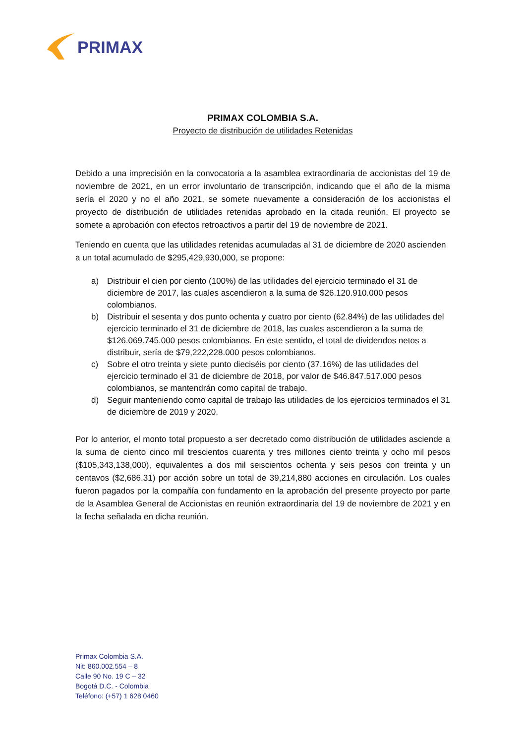PRIMAX
PRIMAX COLOMBIA S.A.
Proyecto de distribución de utilidades Retenidas
Debido a una imprecisión en la convocatoria a la asamblea extraordinaria de accionistas del 19 de noviembre de 2021, en un error involuntario de transcripción, indicando que el año de la misma sería el 2020 y no el año 2021, se somete nuevamente a consideración de los accionistas el proyecto de distribución de utilidades retenidas aprobado en la citada reunión. El proyecto se somete a aprobación con efectos retroactivos a partir del 19 de noviembre de 2021.
Teniendo en cuenta que las utilidades retenidas acumuladas al 31 de diciembre de 2020 ascienden a un total acumulado de $295,429,930,000, se propone:
a) Distribuir el cien por ciento (100%) de las utilidades del ejercicio terminado el 31 de diciembre de 2017, las cuales ascendieron a la suma de $26.120.910.000 pesos colombianos.
b) Distribuir el sesenta y dos punto ochenta y cuatro por ciento (62.84%) de las utilidades del ejercicio terminado el 31 de diciembre de 2018, las cuales ascendieron a la suma de $126.069.745.000 pesos colombianos. En este sentido, el total de dividendos netos a distribuir, sería de $79,222,228.000 pesos colombianos.
c) Sobre el otro treinta y siete punto dieciséis por ciento (37.16%) de las utilidades del ejercicio terminado el 31 de diciembre de 2018, por valor de $46.847.517.000 pesos colombianos, se mantendrán como capital de trabajo.
d) Seguir manteniendo como capital de trabajo las utilidades de los ejercicios terminados el 31 de diciembre de 2019 y 2020.
Por lo anterior, el monto total propuesto a ser decretado como distribución de utilidades asciende a la suma de ciento cinco mil trescientos cuarenta y tres millones ciento treinta y ocho mil pesos ($105,343,138,000), equivalentes a dos mil seiscientos ochenta y seis pesos con treinta y un centavos ($2,686.31) por acción sobre un total de 39,214,880 acciones en circulación. Los cuales fueron pagados por la compañía con fundamento en la aprobación del presente proyecto por parte de la Asamblea General de Accionistas en reunión extraordinaria del 19 de noviembre de 2021 y en la fecha señalada en dicha reunión.
Primax Colombia S.A.
Nit: 860.002.554 – 8
Calle 90 No. 19 C – 32
Bogotá D.C. - Colombia
Teléfono: (+57) 1 628 0460